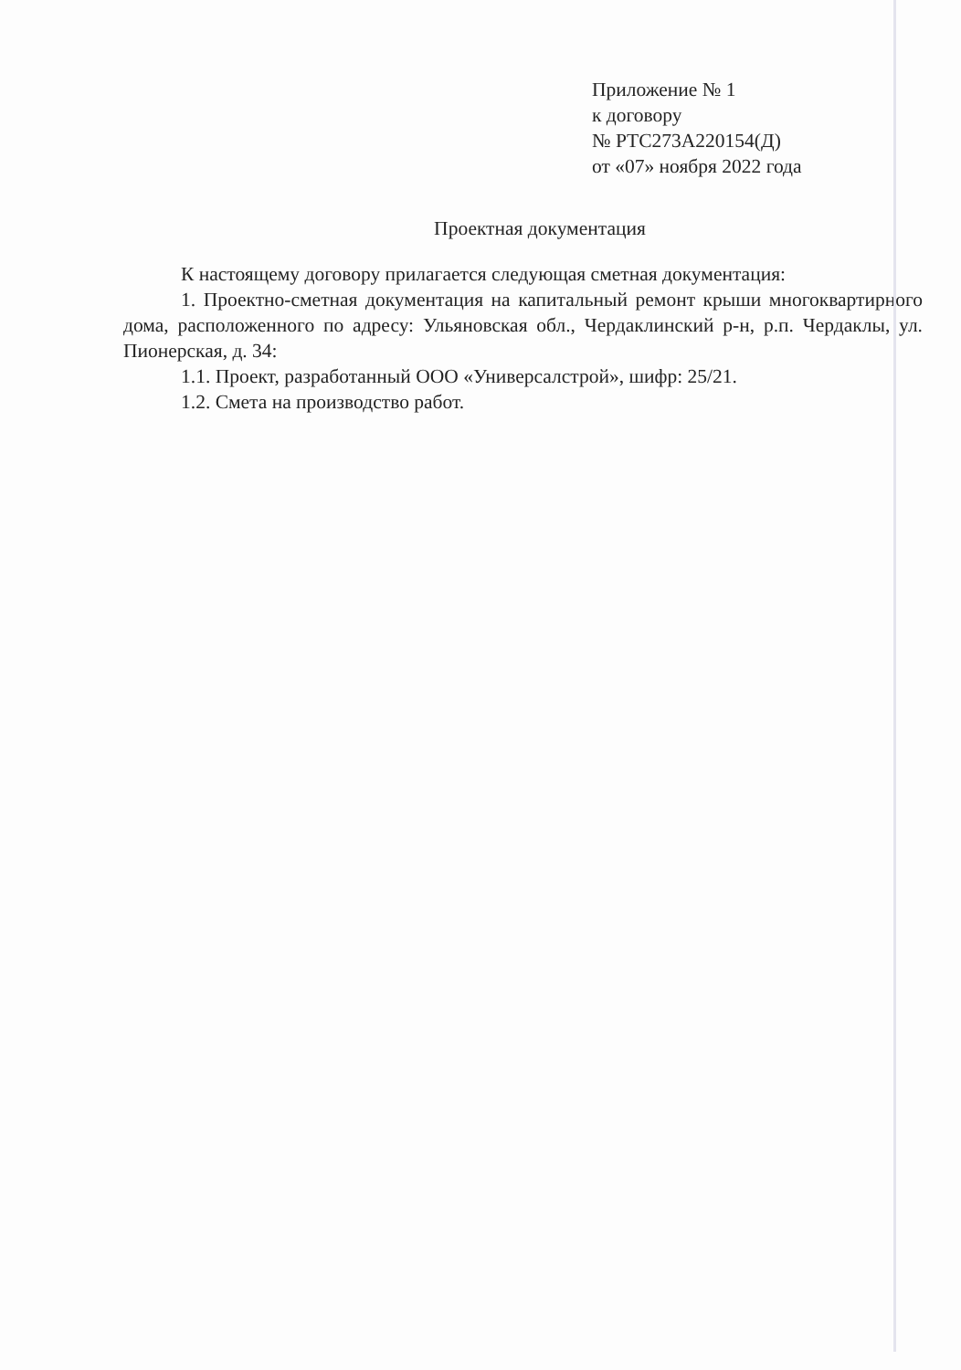Приложение № 1
к договору
№ РТС273А220154(Д)
от «07» ноября 2022 года
Проектная документация
К настоящему договору прилагается следующая сметная документация:
1. Проектно-сметная документация на капитальный ремонт крыши многоквартирного дома, расположенного по адресу: Ульяновская обл., Чердаклинский р-н, р.п. Чердаклы, ул. Пионерская, д. 34:
1.1. Проект, разработанный ООО «Универсалстрой», шифр: 25/21.
1.2. Смета на производство работ.